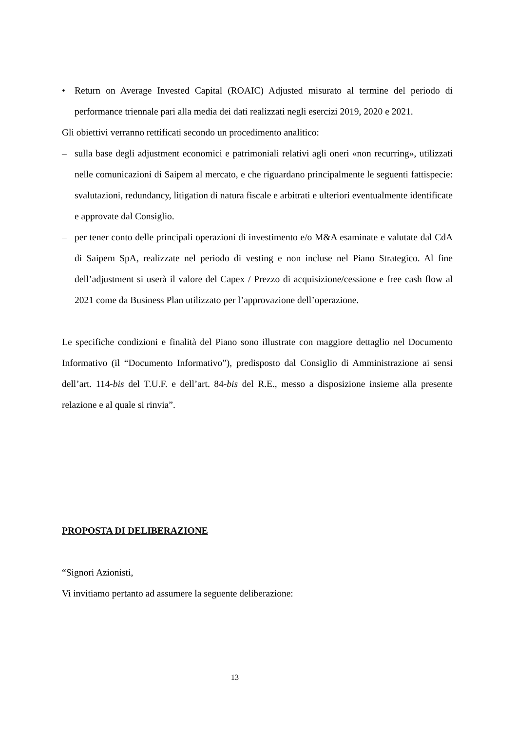• Return on Average Invested Capital (ROAIC) Adjusted misurato al termine del periodo di performance triennale pari alla media dei dati realizzati negli esercizi 2019, 2020 e 2021.
Gli obiettivi verranno rettificati secondo un procedimento analitico:
– sulla base degli adjustment economici e patrimoniali relativi agli oneri «non recurring», utilizzati nelle comunicazioni di Saipem al mercato, e che riguardano principalmente le seguenti fattispecie: svalutazioni, redundancy, litigation di natura fiscale e arbitrati e ulteriori eventualmente identificate e approvate dal Consiglio.
– per tener conto delle principali operazioni di investimento e/o M&A esaminate e valutate dal CdA di Saipem SpA, realizzate nel periodo di vesting e non incluse nel Piano Strategico. Al fine dell’adjustment si userà il valore del Capex / Prezzo di acquisizione/cessione e free cash flow al 2021 come da Business Plan utilizzato per l’approvazione dell’operazione.
Le specifiche condizioni e finalità del Piano sono illustrate con maggiore dettaglio nel Documento Informativo (il “Documento Informativo”), predisposto dal Consiglio di Amministrazione ai sensi dell’art. 114-bis del T.U.F. e dell’art. 84-bis del R.E., messo a disposizione insieme alla presente relazione e al quale si rinvia”.
PROPOSTA DI DELIBERAZIONE
“Signori Azionisti,
Vi invitiamo pertanto ad assumere la seguente deliberazione:
13